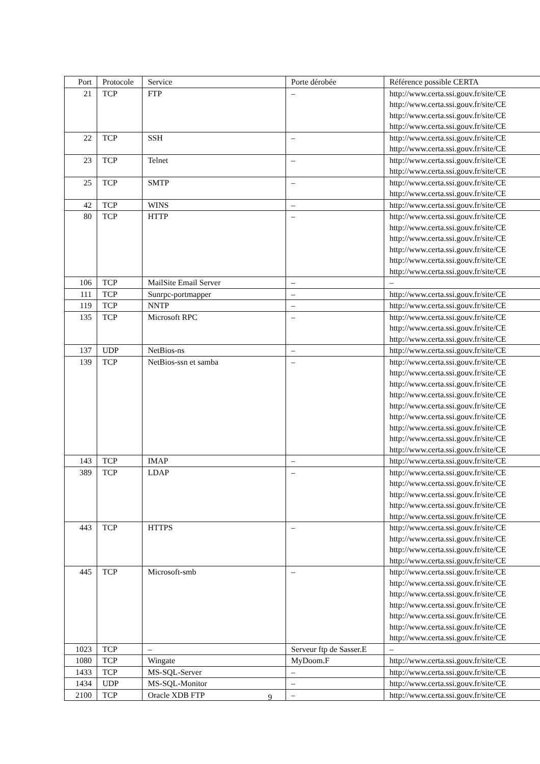| Port | Protocole | Service | Porte dérobée | Référence possible CERTA |
| --- | --- | --- | --- | --- |
| 21 | TCP | FTP | – | http://www.certa.ssi.gouv.fr/site/CE http://www.certa.ssi.gouv.fr/site/CE http://www.certa.ssi.gouv.fr/site/CE http://www.certa.ssi.gouv.fr/site/CE |
| 22 | TCP | SSH | – | http://www.certa.ssi.gouv.fr/site/CE http://www.certa.ssi.gouv.fr/site/CE |
| 23 | TCP | Telnet | – | http://www.certa.ssi.gouv.fr/site/CE http://www.certa.ssi.gouv.fr/site/CE |
| 25 | TCP | SMTP | – | http://www.certa.ssi.gouv.fr/site/CE http://www.certa.ssi.gouv.fr/site/CE |
| 42 | TCP | WINS | – | http://www.certa.ssi.gouv.fr/site/CE |
| 80 | TCP | HTTP | – | http://www.certa.ssi.gouv.fr/site/CE http://www.certa.ssi.gouv.fr/site/CE http://www.certa.ssi.gouv.fr/site/CE http://www.certa.ssi.gouv.fr/site/CE http://www.certa.ssi.gouv.fr/site/CE http://www.certa.ssi.gouv.fr/site/CE |
| 106 | TCP | MailSite Email Server | – | – |
| 111 | TCP | Sunrpc-portmapper | – | http://www.certa.ssi.gouv.fr/site/CE |
| 119 | TCP | NNTP | – | http://www.certa.ssi.gouv.fr/site/CE |
| 135 | TCP | Microsoft RPC | – | http://www.certa.ssi.gouv.fr/site/CE http://www.certa.ssi.gouv.fr/site/CE http://www.certa.ssi.gouv.fr/site/CE |
| 137 | UDP | NetBios-ns | – | http://www.certa.ssi.gouv.fr/site/CE |
| 139 | TCP | NetBios-ssn et samba | – | http://www.certa.ssi.gouv.fr/site/CE http://www.certa.ssi.gouv.fr/site/CE http://www.certa.ssi.gouv.fr/site/CE http://www.certa.ssi.gouv.fr/site/CE http://www.certa.ssi.gouv.fr/site/CE http://www.certa.ssi.gouv.fr/site/CE http://www.certa.ssi.gouv.fr/site/CE http://www.certa.ssi.gouv.fr/site/CE http://www.certa.ssi.gouv.fr/site/CE |
| 143 | TCP | IMAP | – | http://www.certa.ssi.gouv.fr/site/CE |
| 389 | TCP | LDAP | – | http://www.certa.ssi.gouv.fr/site/CE http://www.certa.ssi.gouv.fr/site/CE http://www.certa.ssi.gouv.fr/site/CE http://www.certa.ssi.gouv.fr/site/CE http://www.certa.ssi.gouv.fr/site/CE |
| 443 | TCP | HTTPS | – | http://www.certa.ssi.gouv.fr/site/CE http://www.certa.ssi.gouv.fr/site/CE http://www.certa.ssi.gouv.fr/site/CE http://www.certa.ssi.gouv.fr/site/CE |
| 445 | TCP | Microsoft-smb | – | http://www.certa.ssi.gouv.fr/site/CE http://www.certa.ssi.gouv.fr/site/CE http://www.certa.ssi.gouv.fr/site/CE http://www.certa.ssi.gouv.fr/site/CE http://www.certa.ssi.gouv.fr/site/CE http://www.certa.ssi.gouv.fr/site/CE http://www.certa.ssi.gouv.fr/site/CE |
| 1023 | TCP | – | Serveur ftp de Sasser.E | – |
| 1080 | TCP | Wingate | MyDoom.F | http://www.certa.ssi.gouv.fr/site/CE |
| 1433 | TCP | MS-SQL-Server | – | http://www.certa.ssi.gouv.fr/site/CE |
| 1434 | UDP | MS-SQL-Monitor | – | http://www.certa.ssi.gouv.fr/site/CE |
| 2100 | TCP | Oracle XDB FTP | – | http://www.certa.ssi.gouv.fr/site/CE |
9